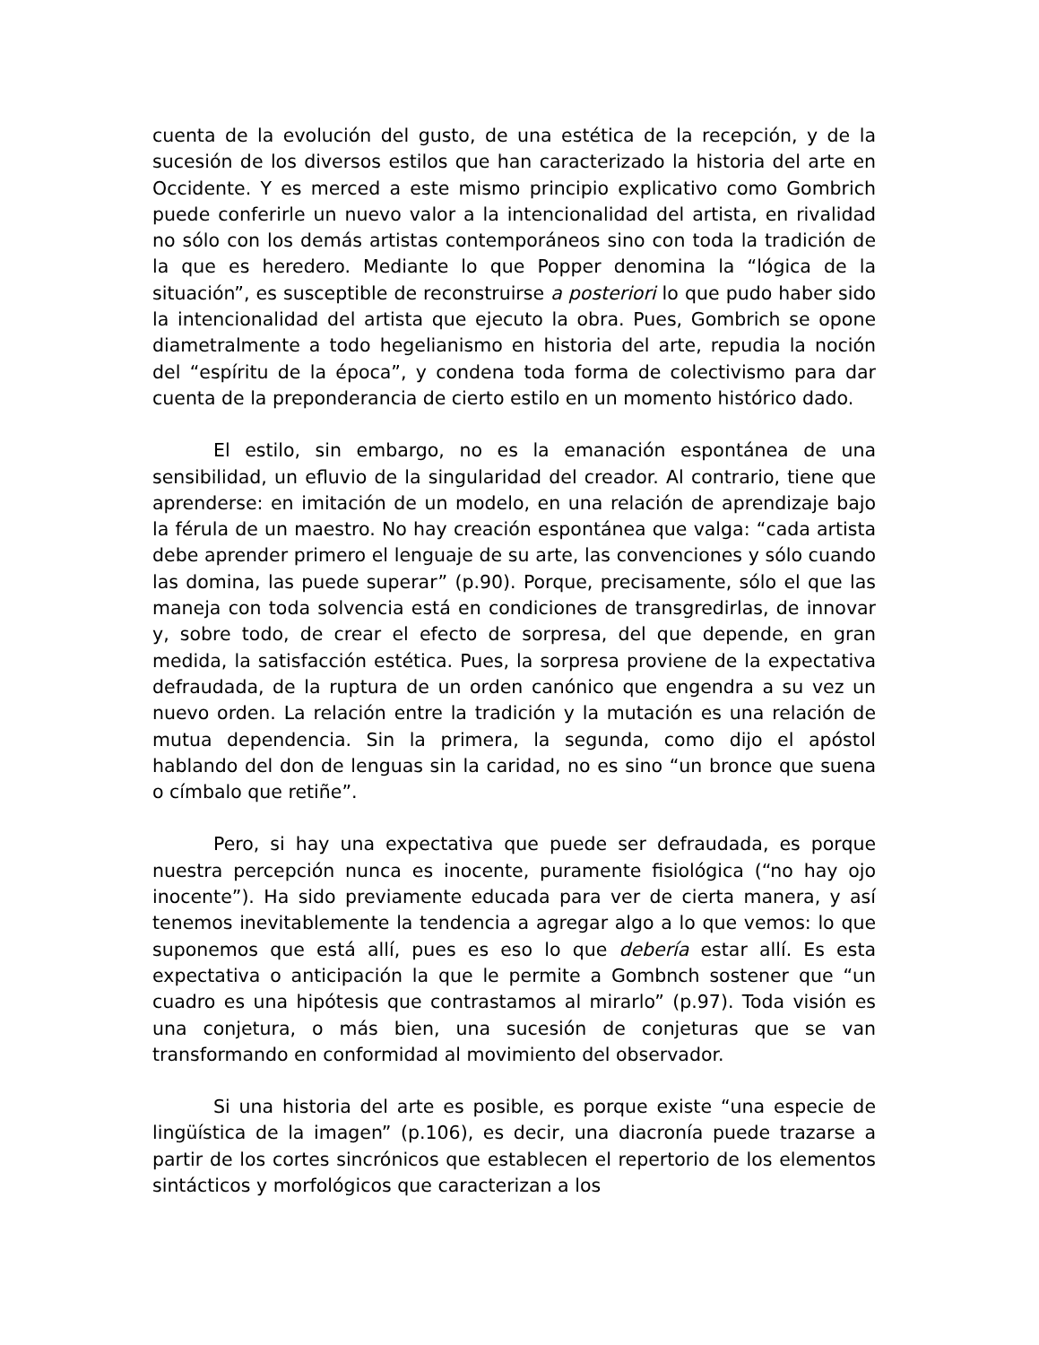cuenta de la evolución del gusto, de una estética de la recepción, y de la sucesión de los diversos estilos que han caracterizado la historia del arte en Occidente. Y es merced a este mismo principio explicativo como Gombrich puede conferirle un nuevo valor a la intencionalidad del artista, en rivalidad no sólo con los demás artistas contemporáneos sino con toda la tradición de la que es heredero. Mediante lo que Popper denomina la “lógica de la situación”, es susceptible de reconstruirse a posteriori lo que pudo haber sido la intencionalidad del artista que ejecuto la obra. Pues, Gombrich se opone diametralmente a todo hegelianismo en historia del arte, repudia la noción del “espíritu de la época”, y condena toda forma de colectivismo para dar cuenta de la preponderancia de cierto estilo en un momento histórico dado.
El estilo, sin embargo, no es la emanación espontánea de una sensibilidad, un efluvio de la singularidad del creador. Al contrario, tiene que aprenderse: en imitación de un modelo, en una relación de aprendizaje bajo la férula de un maestro. No hay creación espontánea que valga: “cada artista debe aprender primero el lenguaje de su arte, las convenciones y sólo cuando las domina, las puede superar” (p.90). Porque, precisamente, sólo el que las maneja con toda solvencia está en condiciones de transgredirlas, de innovar y, sobre todo, de crear el efecto de sorpresa, del que depende, en gran medida, la satisfacción estética. Pues, la sorpresa proviene de la expectativa defraudada, de la ruptura de un orden canónico que engendra a su vez un nuevo orden. La relación entre la tradición y la mutación es una relación de mutua dependencia. Sin la primera, la segunda, como dijo el apóstol hablando del don de lenguas sin la caridad, no es sino “un bronce que suena o címbalo que retiñe”.
Pero, si hay una expectativa que puede ser defraudada, es porque nuestra percepción nunca es inocente, puramente fisiológica (“no hay ojo inocente”). Ha sido previamente educada para ver de cierta manera, y así tenemos inevitablemente la tendencia a agregar algo a lo que vemos: lo que suponemos que está allí, pues es eso lo que debería estar allí. Es esta expectativa o anticipación la que le permite a Gombnch sostener que “un cuadro es una hipótesis que contrastamos al mirarlo” (p.97). Toda visión es una conjetura, o más bien, una sucesión de conjeturas que se van transformando en conformidad al movimiento del observador.
Si una historia del arte es posible, es porque existe “una especie de lingüística de la imagen” (p.106), es decir, una diacronía puede trazarse a partir de los cortes sincrónicos que establecen el repertorio de los elementos sintácticos y morfológicos que caracterizan a los